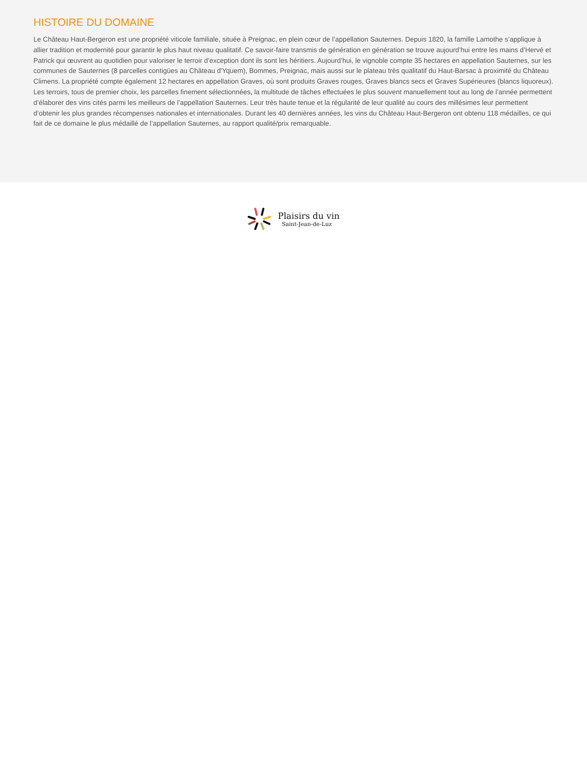HISTOIRE DU DOMAINE
Le Château Haut-Bergeron est une propriété viticole familiale, située à Preignac, en plein cœur de l’appellation Sauternes. Depuis 1820, la famille Lamothe s’applique à allier tradition et modernité pour garantir le plus haut niveau qualitatif. Ce savoir-faire transmis de génération en génération se trouve aujourd’hui entre les mains d’Hervé et Patrick qui œuvrent au quotidien pour valoriser le terroir d’exception dont ils sont les héritiers. Aujourd’hui, le vignoble compte 35 hectares en appellation Sauternes, sur les communes de Sauternes (8 parcelles contigües au Château d'Yquem), Bommes, Preignac, mais aussi sur le plateau très qualitatif du Haut-Barsac à proximité du Château Climens. La propriété compte également 12 hectares en appellation Graves, où sont produits Graves rouges, Graves blancs secs et Graves Supérieures (blancs liquoreux). Les terroirs, tous de premier choix, les parcelles finement sélectionnées, la multitude de tâches effectuées le plus souvent manuellement tout au long de l’année permettent d’élaborer des vins cités parmi les meilleurs de l’appellation Sauternes. Leur très haute tenue et la régularité de leur qualité au cours des millésimes leur permettent d’obtenir les plus grandes récompenses nationales et internationales. Durant les 40 dernières années, les vins du Château Haut-Bergeron ont obtenu 118 médailles, ce qui fait de ce domaine le plus médaillé de l’appellation Sauternes, au rapport qualité/prix remarquable.
Plaisirs du vin
Saint-Jean-de-Luz